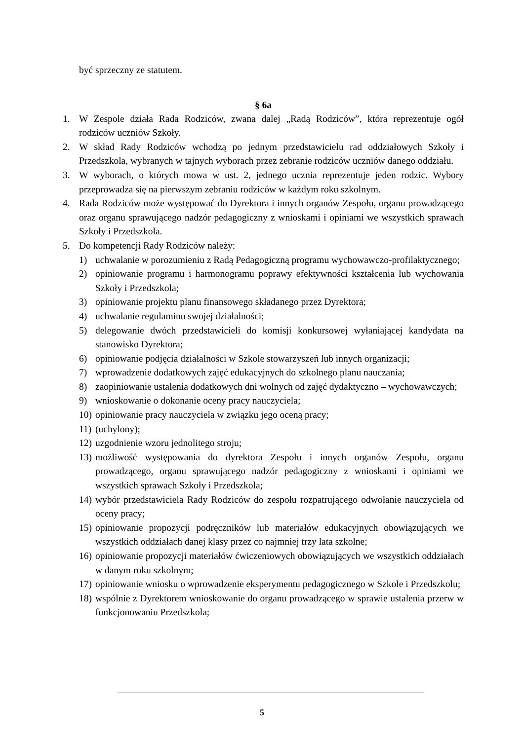być sprzeczny ze statutem.
§ 6a
1. W Zespole działa Rada Rodziców, zwana dalej „Radą Rodziców”, która reprezentuje ogół rodziców uczniów Szkoły.
2. W skład Rady Rodziców wchodzą po jednym przedstawicielu rad oddziałowych Szkoły i Przedszkola, wybranych w tajnych wyborach przez zebranie rodziców uczniów danego oddziału.
3. W wyborach, o których mowa w ust. 2, jednego ucznia reprezentuje jeden rodzic. Wybory przeprowadza się na pierwszym zebraniu rodziców w każdym roku szkolnym.
4. Rada Rodziców może występować do Dyrektora i innych organów Zespołu, organu prowadzącego oraz organu sprawującego nadzór pedagogiczny z wnioskami i opiniami we wszystkich sprawach Szkoły i Przedszkola.
5. Do kompetencji Rady Rodziców należy:
1) uchwalanie w porozumieniu z Radą Pedagogiczną programu wychowawczo-profilaktycznego;
2) opiniowanie programu i harmonogramu poprawy efektywności kształcenia lub wychowania Szkoły i Przedszkola;
3) opiniowanie projektu planu finansowego składanego przez Dyrektora;
4) uchwalanie regulaminu swojej działalności;
5) delegowanie dwóch przedstawicieli do komisji konkursowej wyłaniającej kandydata na stanowisko Dyrektora;
6) opiniowanie podjęcia działalności w Szkole stowarzyszeń lub innych organizacji;
7) wprowadzenie dodatkowych zajęć edukacyjnych do szkolnego planu nauczania;
8) zaopiniowanie ustalenia dodatkowych dni wolnych od zajęć dydaktyczno – wychowawczych;
9) wnioskowanie o dokonanie oceny pracy nauczyciela;
10) opiniowanie pracy nauczyciela w związku jego oceną pracy;
11) (uchylony);
12) uzgodnienie wzoru jednolitego stroju;
13) możliwość występowania do dyrektora Zespołu i innych organów Zespołu, organu prowadzącego, organu sprawującego nadzór pedagogiczny z wnioskami i opiniami we wszystkich sprawach Szkoły i Przedszkola;
14) wybór przedstawiciela Rady Rodziców do zespołu rozpatrującego odwołanie nauczyciela od oceny pracy;
15) opiniowanie propozycji podręczników lub materiałów edukacyjnych obowiązujących we wszystkich oddziałach danej klasy przez co najmniej trzy lata szkolne;
16) opiniowanie propozycji materiałów ćwiczeniowych obowiązujących we wszystkich oddziałach w danym roku szkolnym;
17) opiniowanie wniosku o wprowadzenie eksperymentu pedagogicznego w Szkole i Przedszkolu;
18) wspólnie z Dyrektorem wnioskowanie do organu prowadzącego w sprawie ustalenia przerw w funkcjonowaniu Przedszkola;
5